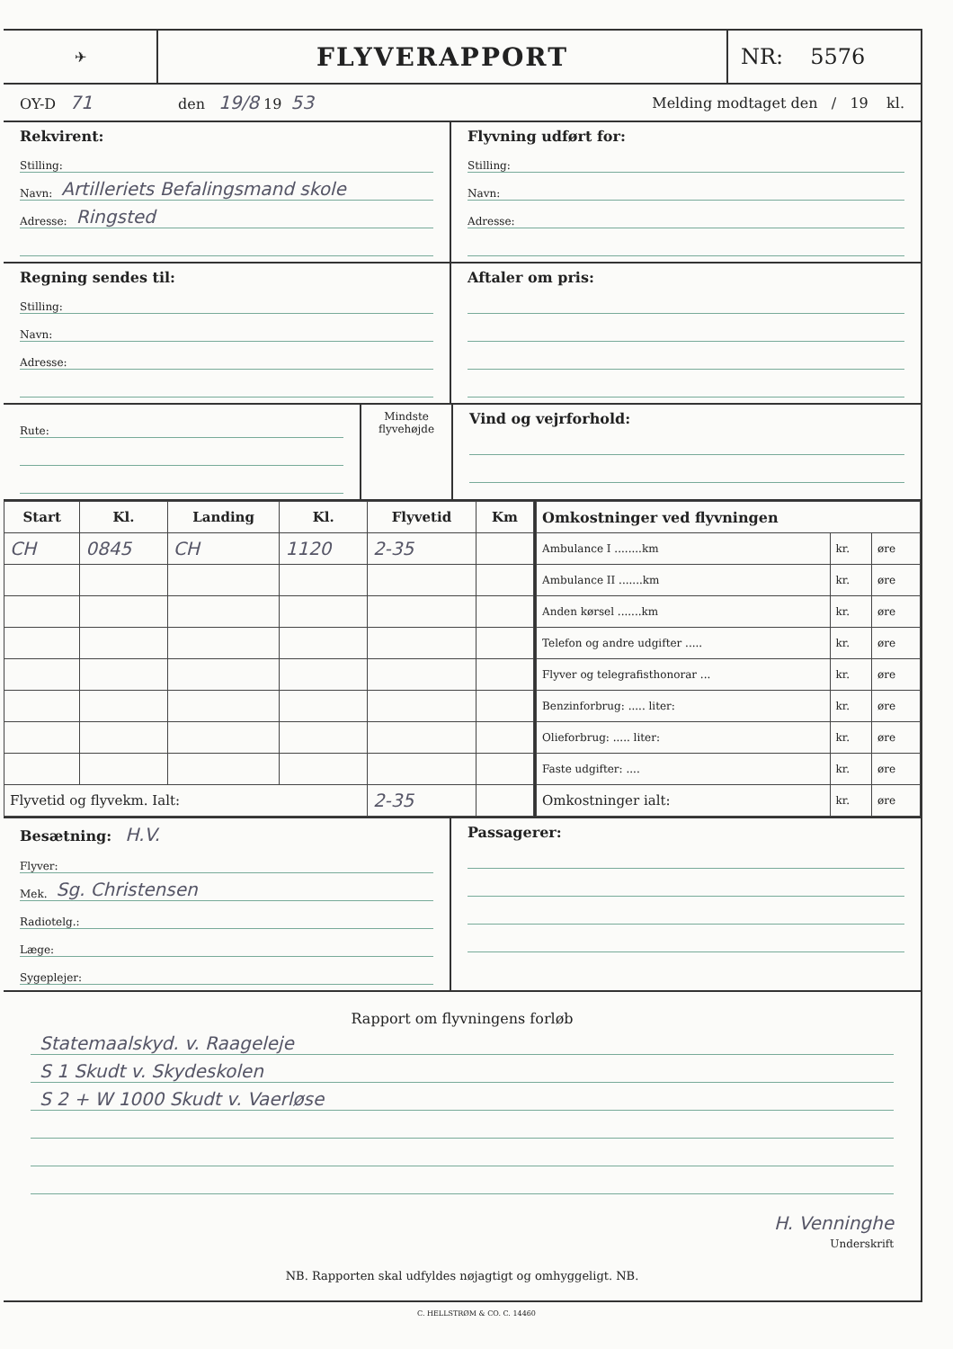✈
FLYVERAPPORT
NR: 5576
OY-D 71
den 19/8 19 53
Melding modtaget den / 19 kl.
Rekvirent:
Stilling:
Navn: Artilleriets Befalingsmand skole
Adresse: Ringsted
Flyvning udført for:
Stilling:
Navn:
Adresse:
Regning sendes til:
Stilling:
Navn:
Adresse:
Aftaler om pris:
Rute:
Mindste flyvehøjde
Vind og vejrforhold:
| Start | Kl. | Landing | Kl. | Flyvetid | Km |
| --- | --- | --- | --- | --- | --- |
| CH | 0845 | CH | 1120 | 2-35 | |
| Flyvetid og flyvekm. Ialt: | | | | 2-35 | |
| Omkostninger ved flyvningen | | |
| --- | --- | --- |
| Ambulance I ........km | kr. | øre |
| Ambulance II .......km | kr. | øre |
| Anden kørsel .......km | kr. | øre |
| Telefon og andre udgifter ..... | kr. | øre |
| Flyver og telegrafisthonorar ... | kr. | øre |
| Benzinforbrug: ..... liter: | kr. | øre |
| Olieforbrug: ..... liter: | kr. | øre |
| Faste udgifter: .... | kr. | øre |
| Omkostninger ialt: | kr. | øre |
Besætning: H.V.
Flyver:
Mek. Sg. Christensen
Radiotelg.:
Læge:
Sygeplejer:
Passagerer:
Rapport om flyvningens forløb
Statemaalskyd. v. Raageleje
S 1 Skudt v. Skydeskolen
S 2 + W 1000 Skudt v. Vaerløse
H. Venninghe
Underskrift
NB. Rapporten skal udfyldes nøjagtigt og omhyggeligt. NB.
C. HELLSTRØM & CO. C. 14460